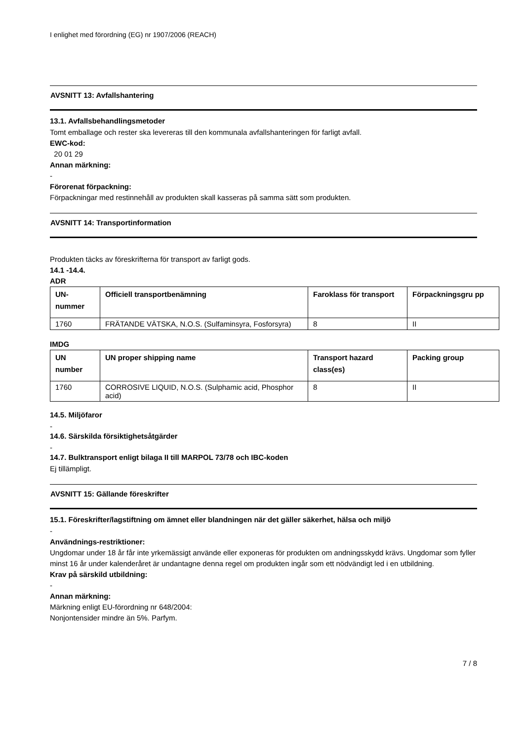I enlighet med förordning (EG) nr 1907/2006 (REACH)
AVSNITT 13: Avfallshantering
13.1. Avfallsbehandlingsmetoder
Tomt emballage och rester ska levereras till den kommunala avfallshanteringen för farligt avfall.
EWC-kod:
20 01 29
Annan märkning:
-
Förorenat förpackning:
Förpackningar med restinnehåll av produkten skall kasseras på samma sätt som produkten.
AVSNITT 14: Transportinformation
Produkten täcks av föreskrifterna för transport av farligt gods.
14.1 -14.4.
ADR
| UN- nummer | Officiell transportbenämning | Faroklass för transport | Förpackningsgru pp |
| --- | --- | --- | --- |
| 1760 | FRÄTANDE VÄTSKA, N.O.S. (Sulfaminsyra, Fosforsyra) | 8 | II |
IMDG
| UN number | UN proper shipping name | Transport hazard class(es) | Packing group |
| --- | --- | --- | --- |
| 1760 | CORROSIVE LIQUID, N.O.S. (Sulphamic acid, Phosphor acid) | 8 | II |
14.5. Miljöfaror
-
14.6. Särskilda försiktighetsåtgärder
-
14.7. Bulktransport enligt bilaga II till MARPOL 73/78 och IBC-koden
Ej tillämpligt.
AVSNITT 15: Gällande föreskrifter
15.1. Föreskrifter/lagstiftning om ämnet eller blandningen när det gäller säkerhet, hälsa och miljö
-
Användnings-restriktioner:
Ungdomar under 18 år får inte yrkemässigt använde eller exponeras för produkten om andningsskydd krävs. Ungdomar som fyller minst 16 år under kalenderåret är undantagne denna regel om produkten ingår som ett nödvändigt led i en utbildning.
Krav på särskild utbildning:
-
Annan märkning:
Märkning enligt EU-förordning nr 648/2004:
Nonjontensider mindre än 5%. Parfym.
7 / 8